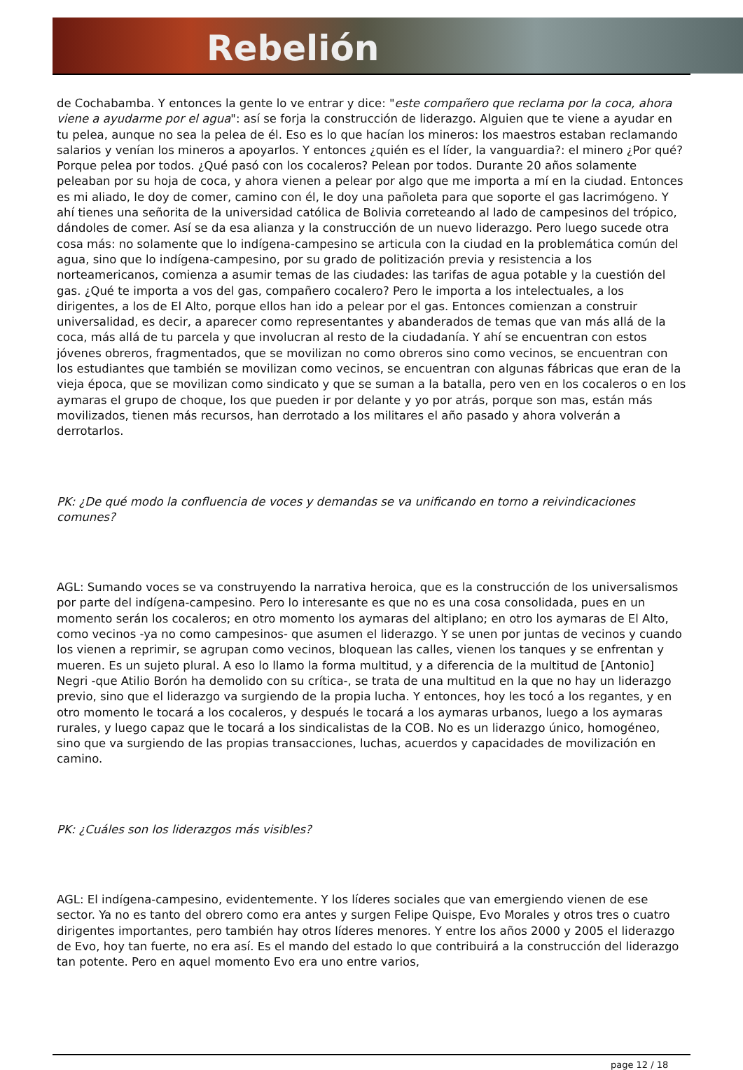Rebelión
de Cochabamba. Y entonces la gente lo ve entrar y dice: "este compañero que reclama por la coca, ahora viene a ayudarme por el agua": así se forja la construcción de liderazgo. Alguien que te viene a ayudar en tu pelea, aunque no sea la pelea de él. Eso es lo que hacían los mineros: los maestros estaban reclamando salarios y venían los mineros a apoyarlos. Y entonces ¿quién es el líder, la vanguardia?: el minero ¿Por qué? Porque pelea por todos. ¿Qué pasó con los cocaleros? Pelean por todos. Durante 20 años solamente peleaban por su hoja de coca, y ahora vienen a pelear por algo que me importa a mí en la ciudad. Entonces es mi aliado, le doy de comer, camino con él, le doy una pañoleta para que soporte el gas lacrimógeno. Y ahí tienes una señorita de la universidad católica de Bolivia correteando al lado de campesinos del trópico, dándoles de comer. Así se da esa alianza y la construcción de un nuevo liderazgo. Pero luego sucede otra cosa más: no solamente que lo indígena-campesino se articula con la ciudad en la problemática común del agua, sino que lo indígena-campesino, por su grado de politización previa y resistencia a los norteamericanos, comienza a asumir temas de las ciudades: las tarifas de agua potable y la cuestión del gas. ¿Qué te importa a vos del gas, compañero cocalero? Pero le importa a los intelectuales, a los dirigentes, a los de El Alto, porque ellos han ido a pelear por el gas. Entonces comienzan a construir universalidad, es decir, a aparecer como representantes y abanderados de temas que van más allá de la coca, más allá de tu parcela y que involucran al resto de la ciudadanía. Y ahí se encuentran con estos jóvenes obreros, fragmentados, que se movilizan no como obreros sino como vecinos, se encuentran con los estudiantes que también se movilizan como vecinos, se encuentran con algunas fábricas que eran de la vieja época, que se movilizan como sindicato y que se suman a la batalla, pero ven en los cocaleros o en los aymaras el grupo de choque, los que pueden ir por delante y yo por atrás, porque son mas, están más movilizados, tienen más recursos, han derrotado a los militares el año pasado y ahora volverán a derrotarlos.
PK: ¿De qué modo la confluencia de voces y demandas se va unificando en torno a reivindicaciones comunes?
AGL: Sumando voces se va construyendo la narrativa heroica, que es la construcción de los universalismos por parte del indígena-campesino. Pero lo interesante es que no es una cosa consolidada, pues en un momento serán los cocaleros; en otro momento los aymaras del altiplano; en otro los aymaras de El Alto, como vecinos -ya no como campesinos- que asumen el liderazgo. Y se unen por juntas de vecinos y cuando los vienen a reprimir, se agrupan como vecinos, bloquean las calles, vienen los tanques y se enfrentan y mueren. Es un sujeto plural. A eso lo llamo la forma multitud, y a diferencia de la multitud de [Antonio] Negri -que Atilio Borón ha demolido con su crítica-, se trata de una multitud en la que no hay un liderazgo previo, sino que el liderazgo va surgiendo de la propia lucha. Y entonces, hoy les tocó a los regantes, y en otro momento le tocará a los cocaleros, y después le tocará a los aymaras urbanos, luego a los aymaras rurales, y luego capaz que le tocará a los sindicalistas de la COB. No es un liderazgo único, homogéneo, sino que va surgiendo de las propias transacciones, luchas, acuerdos y capacidades de movilización en camino.
PK: ¿Cuáles son los liderazgos más visibles?
AGL: El indígena-campesino, evidentemente. Y los líderes sociales que van emergiendo vienen de ese sector. Ya no es tanto del obrero como era antes y surgen Felipe Quispe, Evo Morales y otros tres o cuatro dirigentes importantes, pero también hay otros líderes menores. Y entre los años 2000 y 2005 el liderazgo de Evo, hoy tan fuerte, no era así. Es el mando del estado lo que contribuirá a la construcción del liderazgo tan potente. Pero en aquel momento Evo era uno entre varios,
page 12 / 18